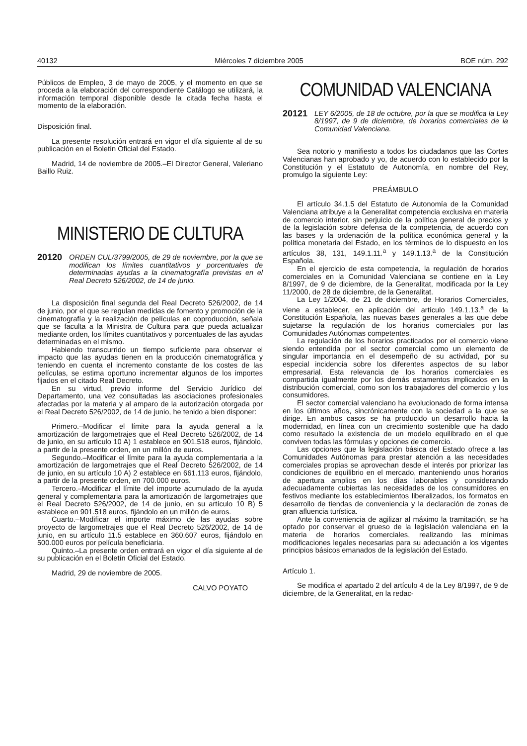40132 Miércoles 7 diciembre 2005 BOE núm. 292
Públicos de Empleo, 3 de mayo de 2005, y el momento en que se proceda a la elaboración del correspondiente Catálogo se utilizará, la información temporal disponible desde la citada fecha hasta el momento de la elaboración.
Disposición final.
La presente resolución entrará en vigor el día siguiente al de su publicación en el Boletín Oficial del Estado.
Madrid, 14 de noviembre de 2005.–El Director General, Valeriano Baillo Ruiz.
MINISTERIO DE CULTURA
20120 ORDEN CUL/3799/2005, de 29 de noviembre, por la que se modifican los límites cuantitativos y porcentuales de determinadas ayudas a la cinematografía previstas en el Real Decreto 526/2002, de 14 de junio.
La disposición final segunda del Real Decreto 526/2002, de 14 de junio, por el que se regulan medidas de fomento y promoción de la cinematografía y la realización de películas en coproducción, señala que se faculta a la Ministra de Cultura para que pueda actualizar mediante orden, los límites cuantitativos y porcentuales de las ayudas determinadas en el mismo.
Habiendo transcurrido un tiempo suficiente para observar el impacto que las ayudas tienen en la producción cinematográfica y teniendo en cuenta el incremento constante de los costes de las películas, se estima oportuno incrementar algunos de los importes fijados en el citado Real Decreto.
En su virtud, previo informe del Servicio Jurídico del Departamento, una vez consultadas las asociaciones profesionales afectadas por la materia y al amparo de la autorización otorgada por el Real Decreto 526/2002, de 14 de junio, he tenido a bien disponer:
Primero.–Modificar el límite para la ayuda general a la amortización de largometrajes que el Real Decreto 526/2002, de 14 de junio, en su artículo 10 A) 1 establece en 901.518 euros, fijándolo, a partir de la presente orden, en un millón de euros.
Segundo.–Modificar el límite para la ayuda complementaria a la amortización de largometrajes que el Real Decreto 526/2002, de 14 de junio, en su artículo 10 A) 2 establece en 661.113 euros, fijándolo, a partir de la presente orden, en 700.000 euros.
Tercero.–Modificar el límite del importe acumulado de la ayuda general y complementaria para la amortización de largometrajes que el Real Decreto 526/2002, de 14 de junio, en su artículo 10 B) 5 establece en 901.518 euros, fijándolo en un millón de euros.
Cuarto.–Modificar el importe máximo de las ayudas sobre proyecto de largometrajes que el Real Decreto 526/2002, de 14 de junio, en su artículo 11.5 establece en 360.607 euros, fijándolo en 500.000 euros por película beneficiaria.
Quinto.–La presente orden entrará en vigor el día siguiente al de su publicación en el Boletín Oficial del Estado.
Madrid, 29 de noviembre de 2005.
CALVO POYATO
COMUNIDAD VALENCIANA
20121 LEY 6/2005, de 18 de octubre, por la que se modifica la Ley 8/1997, de 9 de diciembre, de horarios comerciales de la Comunidad Valenciana.
Sea notorio y manifiesto a todos los ciudadanos que las Cortes Valencianas han aprobado y yo, de acuerdo con lo establecido por la Constitución y el Estatuto de Autonomía, en nombre del Rey, promulgo la siguiente Ley:
PREÁMBULO
El artículo 34.1.5 del Estatuto de Autonomía de la Comunidad Valenciana atribuye a la Generalitat competencia exclusiva en materia de comercio interior, sin perjuicio de la política general de precios y de la legislación sobre defensa de la competencia, de acuerdo con las bases y la ordenación de la política económica general y la política monetaria del Estado, en los términos de lo dispuesto en los artículos 38, 131, 149.1.11.<sup>a</sup> y 149.1.13.<sup>a</sup> de la Constitución Española.
En el ejercicio de esta competencia, la regulación de horarios comerciales en la Comunidad Valenciana se contiene en la Ley 8/1997, de 9 de diciembre, de la Generalitat, modificada por la Ley 11/2000, de 28 de diciembre, de la Generalitat.
La Ley 1/2004, de 21 de diciembre, de Horarios Comerciales, viene a establecer, en aplicación del artículo 149.1.13.<sup>a</sup> de la Constitución Española, las nuevas bases generales a las que debe sujetarse la regulación de los horarios comerciales por las Comunidades Autónomas competentes.
La regulación de los horarios practicados por el comercio viene siendo entendida por el sector comercial como un elemento de singular importancia en el desempeño de su actividad, por su especial incidencia sobre los diferentes aspectos de su labor empresarial. Esta relevancia de los horarios comerciales es compartida igualmente por los demás estamentos implicados en la distribución comercial, como son los trabajadores del comercio y los consumidores.
El sector comercial valenciano ha evolucionado de forma intensa en los últimos años, sincrónicamente con la sociedad a la que se dirige. En ambos casos se ha producido un desarrollo hacia la modernidad, en línea con un crecimiento sostenible que ha dado como resultado la existencia de un modelo equilibrado en el que conviven todas las fórmulas y opciones de comercio.
Las opciones que la legislación básica del Estado ofrece a las Comunidades Autónomas para prestar atención a las necesidades comerciales propias se aprovechan desde el interés por priorizar las condiciones de equilibrio en el mercado, manteniendo unos horarios de apertura amplios en los días laborables y considerando adecuadamente cubiertas las necesidades de los consumidores en festivos mediante los establecimientos liberalizados, los formatos en desarrollo de tiendas de conveniencia y la declaración de zonas de gran afluencia turística.
Ante la conveniencia de agilizar al máximo la tramitación, se ha optado por conservar el grueso de la legislación valenciana en la materia de horarios comerciales, realizando las mínimas modificaciones legales necesarias para su adecuación a los vigentes principios básicos emanados de la legislación del Estado.
Artículo 1.
Se modifica el apartado 2 del artículo 4 de la Ley 8/1997, de 9 de diciembre, de la Generalitat, en la redac-